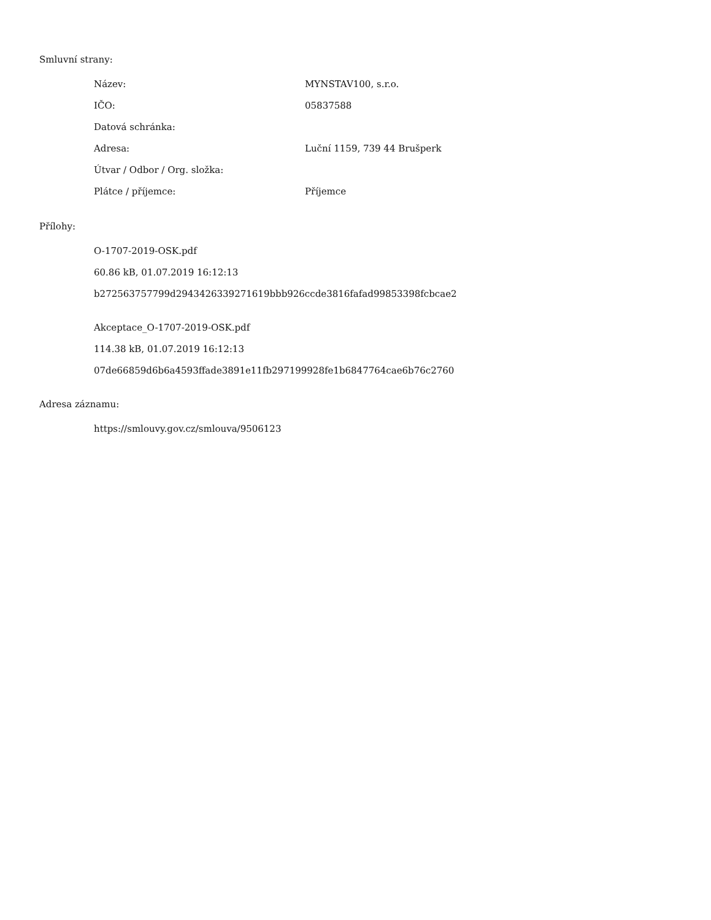Smluvní strany:
| Název: | MYNSTAV100, s.r.o. |
| IČO: | 05837588 |
| Datová schránka: | |
| Adresa: | Luční 1159, 739 44 Brušperk |
| Útvar / Odbor / Org. složka: | |
| Plátce / příjemce: | Příjemce |
Přílohy:
O-1707-2019-OSK.pdf
60.86 kB, 01.07.2019 16:12:13
b272563757799d2943426339271619bbb926ccde3816fafad99853398fcbcae2
Akceptace_O-1707-2019-OSK.pdf
114.38 kB, 01.07.2019 16:12:13
07de66859d6b6a4593ffade3891e11fb297199928fe1b6847764cae6b76c2760
Adresa záznamu:
https://smlouvy.gov.cz/smlouva/9506123